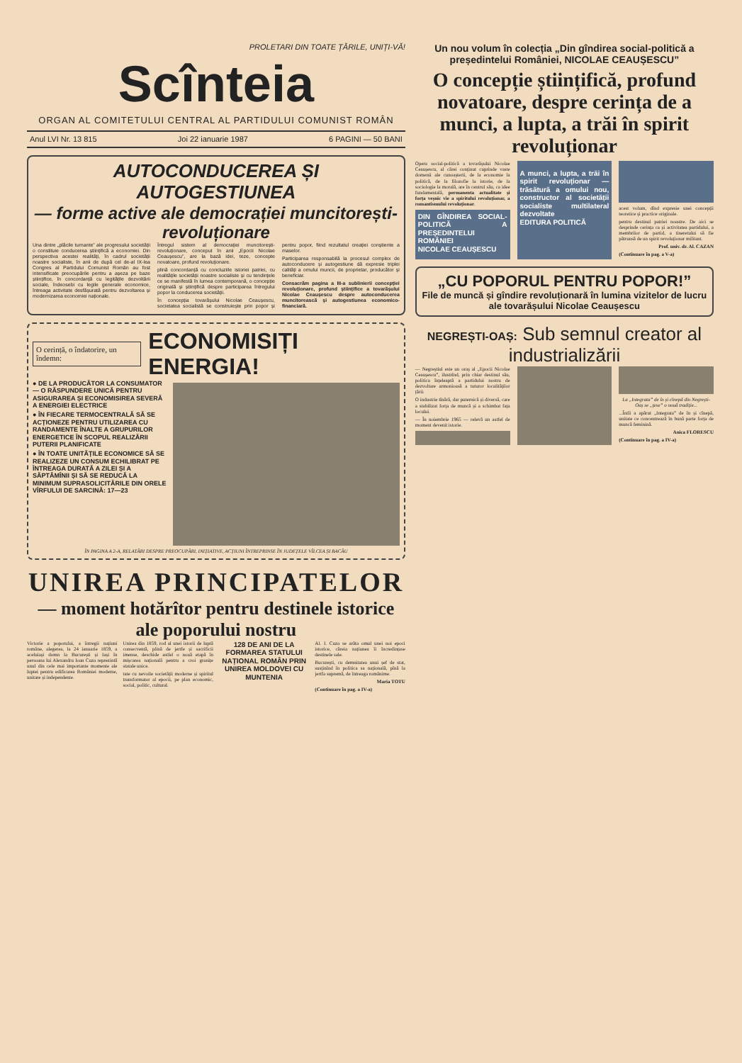PROLETARI DIN TOATE ȚĂRILE, UNIȚI-VĂ!
Scînteia
ORGAN AL COMITETULUI CENTRAL AL PARTIDULUI COMUNIST ROMÂN
Anul LVI Nr. 13 815 Joi 22 ianuarie 1987 6 PAGINI — 50 BANI
AUTOCONDUCEREA ȘI AUTOGESTIUNEA
— forme active ale democrației muncitorești-revoluționare
Una dintre „plăcile turnante” ale progresului societății o constituie conducerea științifică a economiei. Din perspectiva acestei realități, în cadrul societății noastre socialiste, în anii de după cel de-al IX-lea Congres al Partidului Comunist Român au fost intensificate preocupările pentru a așeza pe baze științifice, în concordanță cu legitățile dezvoltării sociale, îndeosebi cu legile generale economice, întreaga activitate desfășurată pentru dezvoltarea și modernizarea economiei naționale.
Întregul sistem al democrației muncitorești-revoluționare, conceput în anii „Epocii Nicolae Ceaușescu”, are la bază idei, teze, concepte novatoare, profund revoluționare.
plină concordanță cu concluziile istoriei patriei, cu realitățile societății noastre socialiste și cu tendințele ce se manifestă în lumea contemporană, o concepție originală și științifică despre participarea întregului popor la conducerea societății.
În concepția tovarășului Nicolae Ceaușescu, societatea socialistă se construiește prin popor și pentru popor, fiind rezultatul creației conștiente a maselor.
Participarea responsabilă la procesul complex de autoconducere și autogestiune dă expresie triplei calități a omului muncii, de proprietar, producător și beneficiar.
Consacrăm pagina a III-a sublinierii concepției revoluționare, profund științifice a tovarășului Nicolae Ceaușescu despre autoconducerea muncitorească și autogestiunea economico-financiară.
O cerință, o îndatorire, un îndemn:
ECONOMISIȚI ENERGIA!
● DE LA PRODUCĂTOR LA CONSUMATOR — O RĂSPUNDERE UNICĂ PENTRU ASIGURAREA ȘI ECONOMISIREA SEVERĂ A ENERGIEI ELECTRICE
● ÎN FIECARE TERMOCENTRALĂ SĂ SE ACȚIONEZE PENTRU UTILIZAREA CU RANDAMENTE ÎNALTE A GRUPURILOR ENERGETICE ÎN SCOPUL REALIZĂRII PUTERII PLANIFICATE
● ÎN TOATE UNITĂȚILE ECONOMICE SĂ SE REALIZEZE UN CONSUM ECHILIBRAT PE ÎNTREAGA DURATĂ A ZILEI ȘI A SĂPTĂMÎNII ȘI SĂ SE REDUCĂ LA MINIMUM SUPRASOLICITĂRILE DIN ORELE VÎRFULUI DE SARCINĂ: 17—23
ÎN PAGINA A 2-A, RELATĂRI DESPRE PREOCUPĂRI, INIȚIATIVE, ACȚIUNI ÎNTREPRINSE ÎN JUDEȚELE VÎLCEA ȘI BACĂU
UNIREA PRINCIPATELOR
— moment hotărîtor pentru destinele istorice ale poporului nostru
Victorie a poporului, a întregii națiuni române, alegerea, la 24 ianuarie 1859, a aceluiași domn la București și Iași în persoana lui Alexandru Ioan Cuza reprezintă unul din cele mai importante momente ale luptei pentru edificarea României moderne, unitare și independente.
Unirea din 1859, rod al unei istorii de luptă consecventă, plină de jertfe și sacrificii imense, deschide astfel o nouă etapă în mișcarea națională pentru a croi granițe statale unice.
tate cu nevoile societății moderne și spiritul transformator al epocii, pe plan economic, social, politic, cultural.
128 DE ANI DE LA FORMAREA STATULUI NAȚIONAL ROMÂN PRIN UNIREA MOLDOVEI CU MUNTENIA
Al. I. Cuza se arăta omul unei noi epoci istorice, căreia națiunea îi încredințase destinele sale.
București, cu demnitatea unui șef de stat, susținînd în politica sa națională, pînă la jertfa supremă, de întreaga românime.
Maria TOTU
(Continuare în pag. a IV-a)
Un nou volum în colecția „Din gîndirea social-politică a președintelui României, NICOLAE CEAUȘESCU”
O concepție științifică, profund novatoare, despre cerința de a munci, a lupta, a trăi în spirit revoluționar
Opera social-politică a tovarășului Nicolae Ceaușescu, al cărei conținut cuprinde vaste domenii ale cunoașterii, de la economie la politică, de la filozofie la istorie, de la sociologie la morală, are în centrul său, ca idee fundamentală, permanenta actualitate și forța veșnic vie a spiritului revoluționar, a romantismului revoluționar.
DIN GÎNDIREA SOCIAL-POLITICĂ A PREȘEDINTELUI ROMÂNIEI
NICOLAE CEAUȘESCU
A munci, a lupta, a trăi în spirit revoluționar — trăsătură a omului nou, constructor al societății socialiste multilateral dezvoltate
EDITURA POLITICĂ
acest volum, dînd expresie unei concepții teoretice și practice originale.
pentru destinul patriei noastre. De aici se desprinde cerința ca și activitatea partidului, a membrilor de partid, a tineretului să fie pătrunsă de un spirit revoluționar militant.
Prof. univ. dr. Al. CAZAN
(Continuare în pag. a V-a)
„CU POPORUL PENTRU POPOR!”
File de muncă și gîndire revoluționară în lumina vizitelor de lucru ale tovarășului Nicolae Ceaușescu
NEGREȘTI-OAȘ: Sub semnul creator al industrializării
— Negreștiul este un oraș al „Epocii Nicolae Ceaușescu”, ilustrînd, prin chiar destinul său, politica înțeleaptă a partidului nostru de dezvoltare armonioasă a tuturor localităților țării.
O industrie tînără, dar puternică și diversă, care a stabilizat forța de muncă și a schimbat fața locului.
— În noiembrie 1965 — relevă un astfel de moment devenit istorie.
La „Integrata” de în și cînepă din Negrești-Oaș se „țese” o nouă tradiție...
...Întîi a apărut „Integrata” de în și cînepă, unitate ce concentrează în bună parte forța de muncă feminină.
Anica FLORESCU
(Continuare în pag. a IV-a)